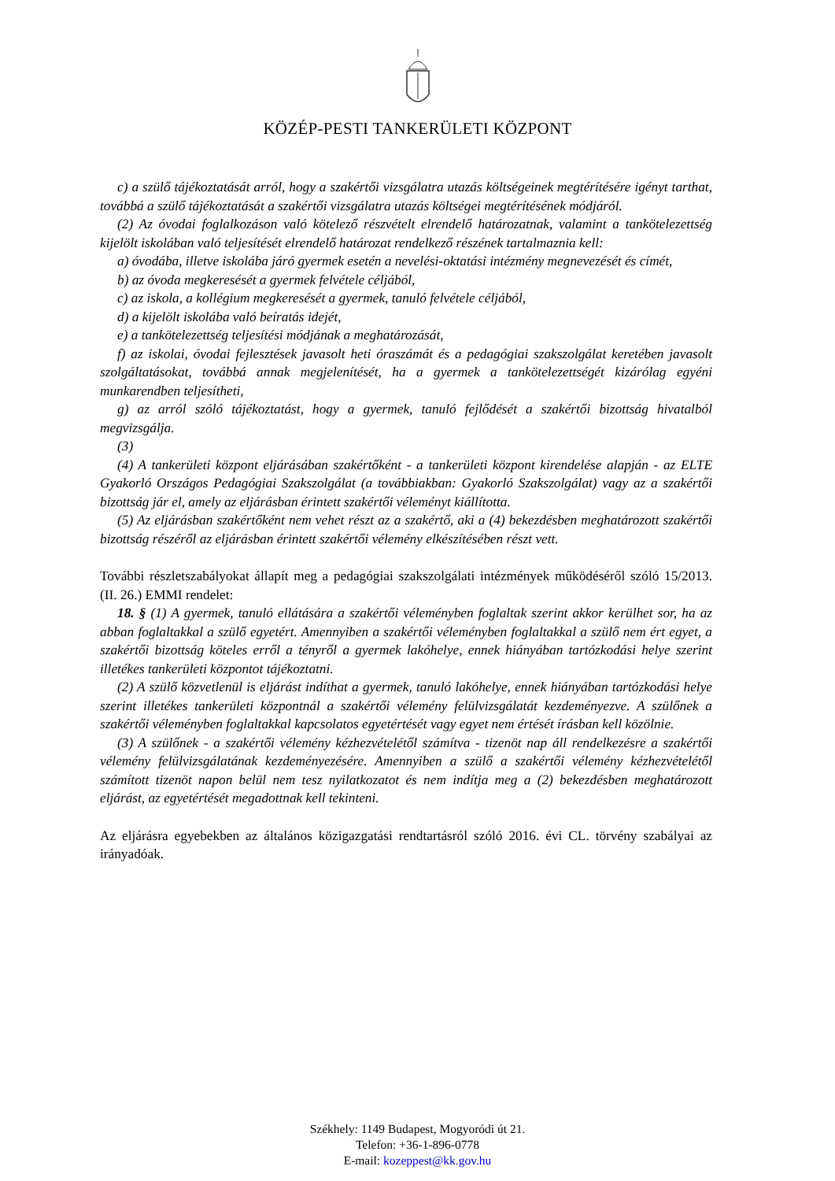KÖZÉP-PESTI TANKERÜLETI KÖZPONT
c) a szülő tájékoztatását arról, hogy a szakértői vizsgálatra utazás költségeinek megtérítésére igényt tarthat, továbbá a szülő tájékoztatását a szakértői vizsgálatra utazás költségei megtérítésének módjáról.
(2) Az óvodai foglalkozáson való kötelező részvételt elrendelő határozatnak, valamint a tankötelezettség kijelölt iskolában való teljesítését elrendelő határozat rendelkező részének tartalmaznia kell:
a) óvodába, illetve iskolába járó gyermek esetén a nevelési-oktatási intézmény megnevezését és címét,
b) az óvoda megkeresését a gyermek felvétele céljából,
c) az iskola, a kollégium megkeresését a gyermek, tanuló felvétele céljából,
d) a kijelölt iskolába való beíratás idejét,
e) a tankötelezettség teljesítési módjának a meghatározását,
f) az iskolai, óvodai fejlesztések javasolt heti óraszámát és a pedagógiai szakszolgálat keretében javasolt szolgáltatásokat, továbbá annak megjelenítését, ha a gyermek a tankötelezettségét kizárólag egyéni munkarendben teljesítheti,
g) az arról szóló tájékoztatást, hogy a gyermek, tanuló fejlődését a szakértői bizottság hivatalból megvizsgálja.
(3)
(4) A tankerületi központ eljárásában szakértőként - a tankerületi központ kirendelése alapján - az ELTE Gyakorló Országos Pedagógiai Szakszolgálat (a továbbiakban: Gyakorló Szakszolgálat) vagy az a szakértői bizottság jár el, amely az eljárásban érintett szakértői véleményt kiállította.
(5) Az eljárásban szakértőként nem vehet részt az a szakértő, aki a (4) bekezdésben meghatározott szakértői bizottság részéről az eljárásban érintett szakértői vélemény elkészítésében részt vett.
További részletszabályokat állapít meg a pedagógiai szakszolgálati intézmények működéséről szóló 15/2013. (II. 26.) EMMI rendelet:
18. § (1) A gyermek, tanuló ellátására a szakértői véleményben foglaltak szerint akkor kerülhet sor, ha az abban foglaltakkal a szülő egyetért. Amennyiben a szakértői véleményben foglaltakkal a szülő nem ért egyet, a szakértői bizottság köteles erről a tényről a gyermek lakóhelye, ennek hiányában tartózkodási helye szerint illetékes tankerületi központot tájékoztatni.
(2) A szülő közvetlenül is eljárást indíthat a gyermek, tanuló lakóhelye, ennek hiányában tartózkodási helye szerint illetékes tankerületi központnál a szakértői vélemény felülvizsgálatát kezdeményezve. A szülőnek a szakértői véleményben foglaltakkal kapcsolatos egyetértését vagy egyet nem értését írásban kell közölnie.
(3) A szülőnek - a szakértői vélemény kézhezvételétől számítva - tizenöt nap áll rendelkezésre a szakértői vélemény felülvizsgálatának kezdeményezésére. Amennyiben a szülő a szakértői vélemény kézhezvételétől számított tizenöt napon belül nem tesz nyilatkozatot és nem indítja meg a (2) bekezdésben meghatározott eljárást, az egyetértését megadottnak kell tekinteni.
Az eljárásra egyebekben az általános közigazgatási rendtartásról szóló 2016. évi CL. törvény szabályai az irányadóak.
Székhely: 1149 Budapest, Mogyoródi út 21.
Telefon: +36-1-896-0778
E-mail: kozeppest@kk.gov.hu